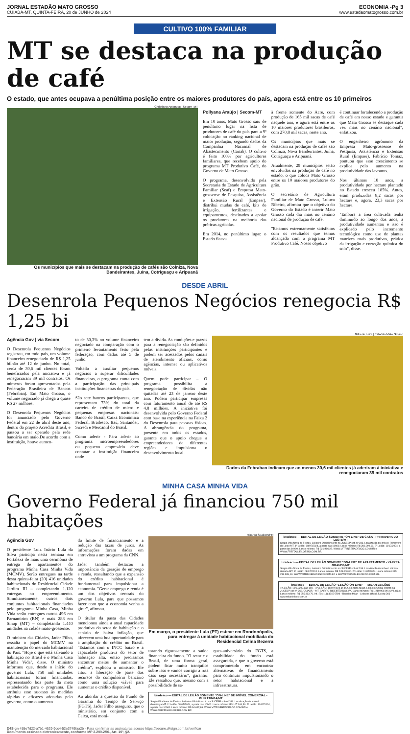JORNAL ESTADÃO MATO GROSSO
CUIABÁ-MT, QUINTA-FEIRA, 20 de JUNHO de 2024
ECONOMIA -Pg 3
www.estadaomatogrosso.com.br
CULTIVO 100% FAMILIAR
MT se destaca na produção de café
O estado, que antes ocupava a penúltima posição entre os maiores produtores do país, agora está entre os 10 primeiros
Christiano Antonucci_Secom_MT
Os municípios que mais se destacam na produção de cafés são Colniza, Nova Bandeirantes, Juína, Cotriguaçu e Aripuanã
Pollyana Araújo | Secom-MT
Em 10 anos, Mato Grosso saiu de penúltimo lugar na lista de produtores de café do país para a 9ª colocação no ranking nacional de maior produção, segundo dados da Companhia Nacional de Abastecimento (Conab). O cultivo é feito 100% por agricultores familiares, que recebem apoio do programa MT Produtivo Café, do Governo de Mato Grosso.
O programa, desenvolvido pela Secretaria de Estado de Agricultura Familiar (Seaf) e Empresa Mato-grossense de Pesquisa, Assistência e Extensão Rural (Empaer), distribui mudas de café, kits de irrigação, fertilizantes e equipamentos, destinados a apoiar os produtores na melhoria das práticas agrícolas.
Em 2014, no penúltimo lugar, o Estado ficava
à frente somente do Acre, com produção de 165 mil sacas de café naquele ano, e agora está entre os 10 maiores produtores brasileiros, com 270,8 mil sacas, neste ano.
Os municípios que mais se destacam na produção de cafés são Colniza, Nova Bandeirantes, Juína, Cotriguaçu e Aripuanã.
Atualmente, 29 municípios estão envolvidos na produção de café no estado, o que coloca Mato Grosso entre os 10 maiores produtores do grão.
O secretário de Agricultura Familiar de Mato Grosso, Luluca Ribeiro, afirmou que o objetivo do Governo do Estado é inserir Mato Grosso cada dia mais no cenário nacional de produção de café.
"Estamos extremamente satisfeitos com os resultados que temos alcançado com o programa MT Produtivo Café. Nosso objetivo
é continuar fortalecendo a produção de café em nosso estado e garantir que Mato Grosso se destaque cada vez mais no cenário nacional", enfatizou.
O engenheiro agrônomo da Empresa Mato-grossense de Pesquisa, Assistência e Extensão Rural (Empaer), Fabrício Tomaz, pontuou que esse crescimento se explica pelo aumento na produtividade das lavouras.
Nos últimos 10 anos, a produtividade por hectare plantado no Estado cresceu 185%. Antes, eram produzidas 8,2 sacas por hectare e, agora, 23,3 sacas por hectare.
"Embora a área cultivada tenha diminuído ao longo dos anos, a produtividade aumentou e isso é explicado pelo incremento tecnológico como uso de plantas matrizes mais produtivas, prática da irrigação e correção química do solo", disse.
DESDE ABRIL
Desenrola Pequenos Negócios renegocia R$ 1,25 bi
Agência Gov | via Secom
O Desenrola Pequenos Negócios registrou, em todo país, um volume financeiro renegociado de R$ 1,25 bilhão até 12 de junho. No total, cerca de 30,6 mil clientes foram beneficiados pela iniciativa e já renegociaram 39 mil contratos. Os números foram apresentados pela Federação Brasileira de Bancos (Febraban). Em Mato Grosso, o volume negociado já chega a quase R$ 27 milhões.
O Desenrola Pequenos Negócios foi anunciado pelo Governo Federal em 22 de abril deste ano, dentro do projeto Acredita Brasil, e passou a ser operado pela rede bancária em maio.De acordo com a instituição, houve aumen-
to de 30,3% no volume financeiro negociado na comparação com o primeiro levantamento feito pela federação, com dados até 5 de junho.
Voltado a auxiliar pequenos negócios a superar dificuldades financeiras, o programa conta com a participação das principais instituições financeiras do país.
São sete bancos participantes, que representam 73% do total da carteira de crédito de micro e pequenas empresas nacionais: Banco do Brasil, Caixa Econômica Federal, Bradesco, Itaú, Santander, Sicredi e Mercantil do Brasil.
Como aderir - Para aderir ao programa: microempreendedores ou pequeno empresário deve contatar a instituição financeira onde
tem a dívida. As condições e prazos para a renegociação são definidos pelas instituições participantes e podem ser acessados pelos canais de atendimento oficiais, como agências, internet ou aplicativos móveis.
Quem pode participar – O programa possibilita a renegociação de dívidas não quitadas até 23 de janeiro deste ano. Podem participar empresas com faturamento anual de até R$ 4,8 milhões. A iniciativa foi desenvolvida pelo Governo Federal com base na experiência na Faixa 2 do Desenrola para pessoas físicas. A abrangência do programa, presente em todos os estados, garante que o apoio chegue a empreendedores de diferentes regiões e impulsiona o desenvolvimento local.
Gilberto Leite | Estadão Mato Grosso
Dados da Febraban indicam que ao menos 30,6 mil clientes já aderiram à iniciativa e renegociaram 39 mil contratos
MINHA CASA MINHA VIDA
Governo Federal já financiou 750 mil habitações
Agência Gov
O presidente Luiz Inácio Lula da Silva participa nesta semana em Fortaleza de mais uma cerimônia de entrega de apartamentos do programa Minha Casa Minha Vida (MCMV). Serão entregues na tarde desta quinta-feira (20) 416 unidades habitacionais do Residencial Cidade Jardim III – completando 1.120 entregas no empreendimento. Simultaneamente, outros dois conjuntos habitacionais financiados pelo programa Minha Casa, Minha Vida serão entregues outros 496 em Parnamirim (RN) e mais 288 em Sinop (MT) – completando 1.440 unidades na cidade mato-grossense.
O ministro das Cidades, Jader Filho, ressalta o papel do MCMV na manutenção do mercado habitacional do País. "Hoje o que está salvando a habitação no Brasil é o Minha Casa Minha Vida", disse. O ministro informou que, desde o início do governo Lula, 750 mil unidades habitacionais foram financiadas, representando boa parte da meta estabelecida para o programa. Ele atribuiu esse sucesso às medidas rápidas e eficazes adotadas pelo governo, como o aumento
do limite de financiamento e a redução das taxas de juros. As informações foram dadas em entrevista a um programa da CNN.
Jader também destacou a importância da geração de emprego e renda, ressaltando que a expansão do crédito habitacional é fundamental para impulsionar a economia. "Gerar emprego e renda é um dos objetivos centrais do governo Lula, para que possamos fazer com que a economia venha a girar", afirmou.
O titular da pasta das Cidades mencionou ainda a atual capacidade produtiva do setor de habitação e o cenário de baixa inflação, que oferecem uma boa oportunidade para a ampliação do crédito no Brasil. "Estamos com o INCC baixo e a capacidade produtiva do setor de habitação alta, então precisamos encontrar meios de aumentar o crédito", explicou o ministro. Ele citou a liberação de parte dos recursos do compulsório bancário como uma solução viável para aumentar o crédito disponível.
Ao abordar a questão do Fundo de Garantia do Tempo de Serviço (FGTS), Jader Filho assegurou que o ministério, em conjunto com a Caixa, está moni-
Ricardo Stuckert/PR
Em março, o presidente Lula (PT) esteve em Rondonópolis, para entregar à unidade habitacional mobiliada do Residencial Celina Bezerra
torando rigorosamente a saúde financeira do fundo. "O setor e o Brasil, de uma forma geral, podem ficar muito tranquilos sobre isso e vamos corrigir a rota caso seja necessário", garantiu. Ele ressaltou que, mesmo com a possibilidade de sa-
ques-aniversário do FGTS, a estabilidade do fundo está assegurada, e que o governo está comprometido em encontrar alternativas de financiamento para continuar impulsionando o setor habitacional e a infraestrutura.
bradesco — EDITAL DE LEILÃO SOMENTE "ON-LINE" DE IMÓVEL COMERCIAL - GUIRATINGA/MT
Sergio Villa Nova de Freitas, Leiloeiro Oficial inscrito na JUCESP sob nº 316. Localização do imóvel: Guiratinga-MT. 1º Leilão: 08/07/2024, a partir das 10h00. Lance mínimo: R$ 167.914,36. 2º Leilão: 11/07/2024, a partir das 10h00. Lance mínimo: R$ 94.667,86. WWW.VITRINEBRADESCO.COM.BR e WWW.FREITASLEILOEIRO.COM.BR.
bradesco — EDITAL DE LEILÃO SOMENTE "ON-LINE" DE CASA - PRIMAVERA DO LESTE/MT
Sergio Villa Nova de Freitas, Leiloeiro Oficial inscrito na JUCESP sob nº 316. Localização do imóvel: Primavera do Leste-MT. 1º Leilão: 08/07/2024, a partir das 10h00. Lance mínimo: R$ 280.000,00. 2º Leilão: 11/07/2024, a partir das 10h00. Lance mínimo: R$ 221.916,23. WWW.VITRINEBRADESCO.COM.BR e WWW.FREITASLEILOEIRO.COM.BR.
bradesco — EDITAL DE LEILÃO SOMENTE "ON-LINE" DE APARTAMENTO - VÁRZEA GRANDE/MT
Sergio Villa Nova de Freitas, Leiloeiro Oficial inscrito na JUCESP sob nº 316. Localização do imóvel: Várzea Grande-MT. 1º Leilão: 08/07/2024. Lance mínimo: R$ 245.000,00. 2º Leilão: 11/07/2024. Lance mínimo: R$ 233.989,13. WWW.VITRINEBRADESCO.COM.BR e WWW.FREITASLEILOEIRO.COM.BR.
bradesco — EDITAL DE LEILÃO "LEILÃO ON-LINE" — MILAN LEILÕES
1ºLEILÃO: 16/07/2024 às 15h. - 2ºLEILÃO: 19/07/2024 às 15h. Ronaldo Milan, Leiloeiro Oficial inscrito na JUCESP sob nº 266. CUIABÁ – MT. BAIRRO RIBEIRÃO DA LIPA. Lance mínimo: R$ 1.210.000,00 e 2º Leilão: Lance mínimo: R$ 955.892,76. Inf.: Tel: (11) 3845-5599 - Ronaldo Milan - Leiloeiro Oficial Jucesp 266 - www.milanleiloes.com.br
D4Sign 455e7d22-a7b1-4629-9cc4-52e3749faa2b - Para confirmar as assinaturas acesse https://secure.d4sign.com.br/verificar
Documento assinado eletronicamente, conforme MP 2.200-2/01, Art. 10º, §2.